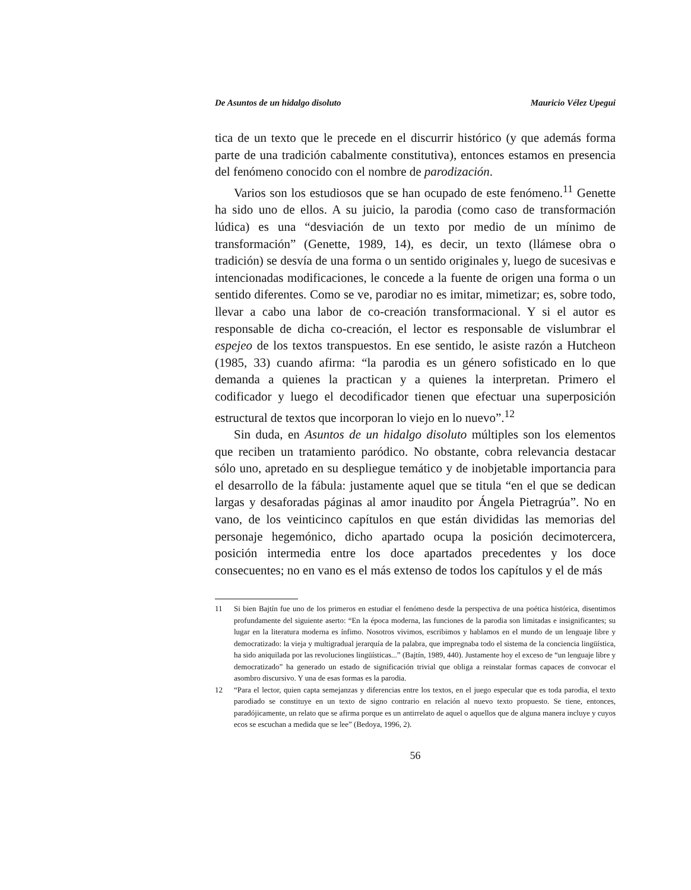De Asuntos de un hidalgo disoluto Mauricio Vélez Upegui
tica de un texto que le precede en el discurrir histórico (y que además forma parte de una tradición cabalmente constitutiva), entonces estamos en presencia del fenómeno conocido con el nombre de parodización.
Varios son los estudiosos que se han ocupado de este fenómeno.<sup>11</sup> Genette ha sido uno de ellos. A su juicio, la parodia (como caso de transformación lúdica) es una “desviación de un texto por medio de un mínimo de transformación” (Genette, 1989, 14), es decir, un texto (llámese obra o tradición) se desvía de una forma o un sentido originales y, luego de sucesivas e intencionadas modificaciones, le concede a la fuente de origen una forma o un sentido diferentes. Como se ve, parodiar no es imitar, mimetizar; es, sobre todo, llevar a cabo una labor de co-creación transformacional. Y si el autor es responsable de dicha co-creación, el lector es responsable de vislumbrar el espejeo de los textos transpuestos. En ese sentido, le asiste razón a Hutcheon (1985, 33) cuando afirma: “la parodia es un género sofisticado en lo que demanda a quienes la practican y a quienes la interpretan. Primero el codificador y luego el decodificador tienen que efectuar una superposición estructural de textos que incorporan lo viejo en lo nuevo”.<sup>12</sup>
Sin duda, en Asuntos de un hidalgo disoluto múltiples son los elementos que reciben un tratamiento paródico. No obstante, cobra relevancia destacar sólo uno, apretado en su despliegue temático y de inobjetable importancia para el desarrollo de la fábula: justamente aquel que se titula “en el que se dedican largas y desaforadas páginas al amor inaudito por Ángela Pietragrúa”. No en vano, de los veinticinco capítulos en que están divididas las memorias del personaje hegemónico, dicho apartado ocupa la posición decimotercera, posición intermedia entre los doce apartados precedentes y los doce consecuentes; no en vano es el más extenso de todos los capítulos y el de más
11 Si bien Bajtín fue uno de los primeros en estudiar el fenómeno desde la perspectiva de una poética histórica, disentimos profundamente del siguiente aserto: “En la época moderna, las funciones de la parodia son limitadas e insignificantes; su lugar en la literatura moderna es ínfimo. Nosotros vivimos, escribimos y hablamos en el mundo de un lenguaje libre y democratizado: la vieja y multigradual jerarquía de la palabra, que impregnaba todo el sistema de la conciencia lingüística, ha sido aniquilada por las revoluciones lingüísticas...” (Bajtín, 1989, 440). Justamente hoy el exceso de “un lenguaje libre y democratizado” ha generado un estado de significación trivial que obliga a reinstalar formas capaces de convocar el asombro discursivo. Y una de esas formas es la parodia.
12 “Para el lector, quien capta semejanzas y diferencias entre los textos, en el juego especular que es toda parodia, el texto parodiado se constituye en un texto de signo contrario en relación al nuevo texto propuesto. Se tiene, entonces, paradójicamente, un relato que se afirma porque es un antirrelato de aquel o aquellos que de alguna manera incluye y cuyos ecos se escuchan a medida que se lee” (Bedoya, 1996, 2).
56